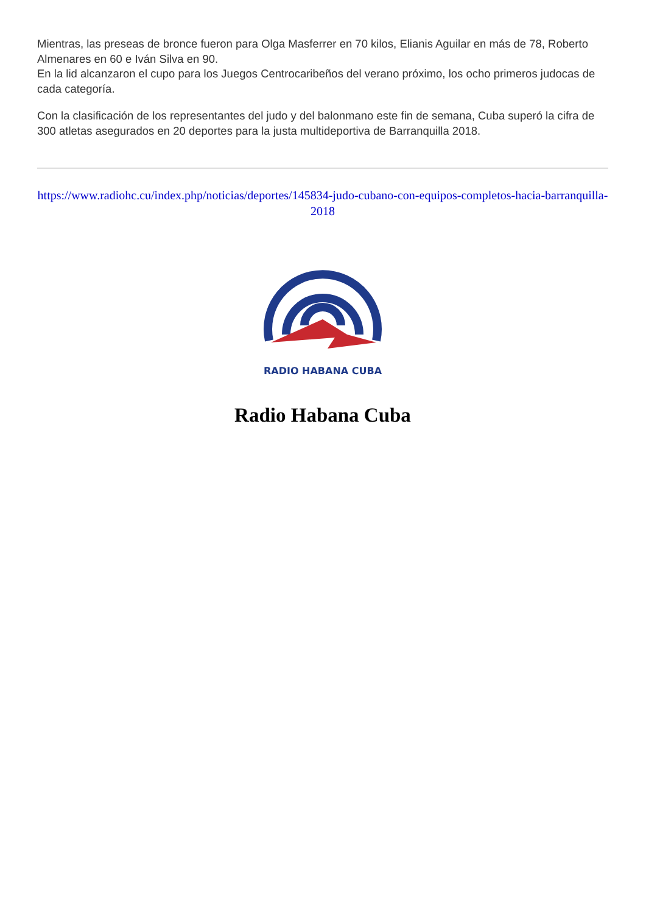Mientras, las preseas de bronce fueron para Olga Masferrer en 70 kilos, Elianis Aguilar en más de 78, Roberto Almenares en 60 e Iván Silva en 90.
En la lid alcanzaron el cupo para los Juegos Centrocaribeños del verano próximo, los ocho primeros judocas de cada categoría.
Con la clasificación de los representantes del judo y del balonmano este fin de semana, Cuba superó la cifra de 300 atletas asegurados en 20 deportes para la justa multideportiva de Barranquilla 2018.
https://www.radiohc.cu/index.php/noticias/deportes/145834-judo-cubano-con-equipos-completos-hacia-barranquilla-2018
RADIO HABANA CUBA
Radio Habana Cuba